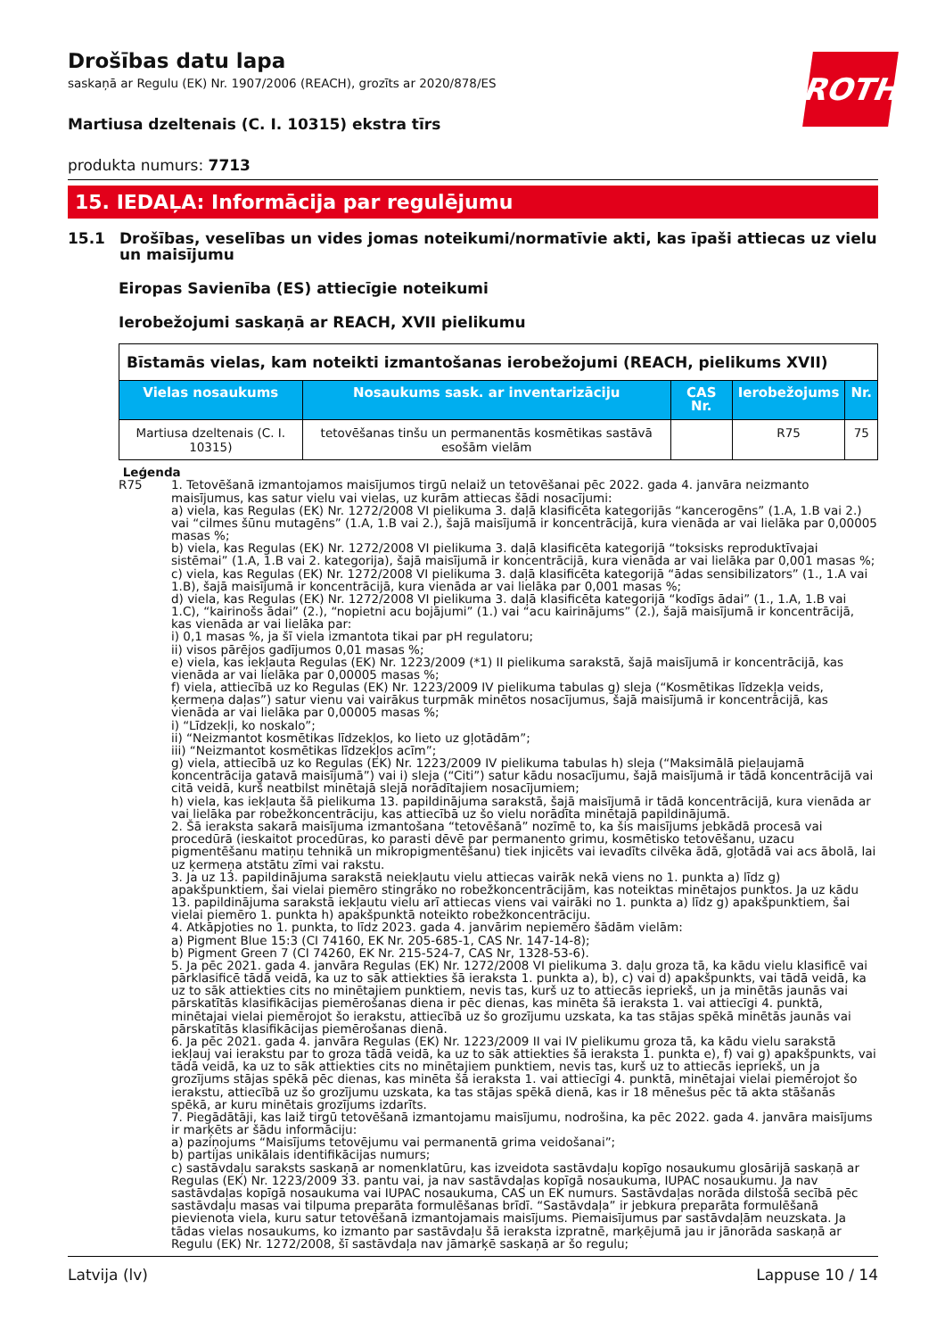ROTH
Drošības datu lapa
saskaņā ar Regulu (EK) Nr. 1907/2006 (REACH), grozīts ar 2020/878/ES
Martiusa dzeltenais (C. I. 10315) ekstra tīrs
produkta numurs: 7713
15. IEDAĻA: Informācija par regulējumu
15.1 Drošības, veselības un vides jomas noteikumi/normatīvie akti, kas īpaši attiecas uz vielu un maisījumu
Eiropas Savienība (ES) attiecīgie noteikumi
Ierobežojumi saskaņā ar REACH, XVII pielikumu
| Bīstamās vielas, kam noteikti izmantošanas ierobežojumi (REACH, pielikums XVII) | | | | |
| --- | --- | --- | --- | --- |
| Vielas nosaukums | Nosaukums sask. ar inventarizāciju | CAS Nr. | Ierobežojums | Nr. |
| Martiusa dzeltenais (C. I. 10315) | tetovēšanas tinšu un permanentās kosmētikas sastāvā esošām vielām | | R75 | 75 |
Leģenda
R75 1. Tetovēšanā izmantojamos maisījumos tirgū nelaiž un tetovēšanai pēc 2022. gada 4. janvāra neizmanto maisījumus, kas satur vielu vai vielas, uz kurām attiecas šādi nosacījumi:
a) viela, kas Regulas (EK) Nr. 1272/2008 VI pielikuma 3. daļā klasificēta kategorijās “kancerogēns” (1.A, 1.B vai 2.) vai “cilmes šūnu mutagēns” (1.A, 1.B vai 2.), šajā maisījumā ir koncentrācijā, kura vienāda ar vai lielāka par 0,00005 masas %;
b) viela, kas Regulas (EK) Nr. 1272/2008 VI pielikuma 3. daļā klasificēta kategorijā “toksisks reproduktīvajai sistēmai” (1.A, 1.B vai 2. kategorija), šajā maisījumā ir koncentrācijā, kura vienāda ar vai lielāka par 0,001 masas %;
c) viela, kas Regulas (EK) Nr. 1272/2008 VI pielikuma 3. daļā klasificēta kategorijā “ādas sensibilizators” (1., 1.A vai 1.B), šajā maisījumā ir koncentrācijā, kura vienāda ar vai lielāka par 0,001 masas %;
d) viela, kas Regulas (EK) Nr. 1272/2008 VI pielikuma 3. daļā klasificēta kategorijā “kodīgs ādai” (1., 1.A, 1.B vai 1.C), “kairinošs ādai” (2.), “nopietni acu bojājumi” (1.) vai “acu kairinājums” (2.), šajā maisījumā ir koncentrācijā, kas vienāda ar vai lielāka par:
i) 0,1 masas %, ja šī viela izmantota tikai par pH regulatoru;
ii) visos pārējos gadījumos 0,01 masas %;
e) viela, kas iekļauta Regulas (EK) Nr. 1223/2009 (*1) II pielikuma sarakstā, šajā maisījumā ir koncentrācijā, kas vienāda ar vai lielāka par 0,00005 masas %;
f) viela, attiecībā uz ko Regulas (EK) Nr. 1223/2009 IV pielikuma tabulas g) sleja (“Kosmētikas līdzekļa veids, ķermeņa daļas”) satur vienu vai vairākus turpmāk minētos nosacījumus, šajā maisījumā ir koncentrācijā, kas vienāda ar vai lielāka par 0,00005 masas %;
i) “Līdzekļi, ko noskalo”;
ii) “Neizmantot kosmētikas līdzekļos, ko lieto uz gļotādām”;
iii) “Neizmantot kosmētikas līdzekļos acīm”;
g) viela, attiecībā uz ko Regulas (EK) Nr. 1223/2009 IV pielikuma tabulas h) sleja (“Maksimālā pieļaujamā koncentrācija gatavā maisījumā”) vai i) sleja (“Citi”) satur kādu nosacījumu, šajā maisījumā ir tādā koncentrācijā vai citā veidā, kurš neatbilst minētajā slejā norādītajiem nosacījumiem;
h) viela, kas iekļauta šā pielikuma 13. papildinājuma sarakstā, šajā maisījumā ir tādā koncentrācijā, kura vienāda ar vai lielāka par robežkoncentrāciju, kas attiecībā uz šo vielu norādīta minētajā papildinājumā.
2. Šā ieraksta sakarā maisījuma izmantošana “tetovēšanā” nozīmē to, ka šis maisījums jebkādā procesā vai procedūrā (ieskaitot procedūras, ko parasti dēvē par permanento grimu, kosmētisko tetovēšanu, uzacu pigmentēšanu matiņu tehnikā un mikropigmentēšanu) tiek injicēts vai ievadīts cilvēka ādā, gļotādā vai acs ābolā, lai uz ķermeņa atstātu zīmi vai rakstu.
3. Ja uz 13. papildinājuma sarakstā neiekļautu vielu attiecas vairāk nekā viens no 1. punkta a) līdz g) apakšpunktiem, šai vielai piemēro stingrāko no robežkoncentrācijām, kas noteiktas minētajos punktos. Ja uz kādu 13. papildinājuma sarakstā iekļautu vielu arī attiecas viens vai vairāki no 1. punkta a) līdz g) apakšpunktiem, šai vielai piemēro 1. punkta h) apakšpunktā noteikto robežkoncentrāciju.
4. Atkāpjoties no 1. punkta, to līdz 2023. gada 4. janvārim nepiemēro šādām vielām:
a) Pigment Blue 15:3 (CI 74160, EK Nr. 205-685-1, CAS Nr. 147-14-8);
b) Pigment Green 7 (CI 74260, EK Nr. 215-524-7, CAS Nr, 1328-53-6).
5. Ja pēc 2021. gada 4. janvāra Regulas (EK) Nr. 1272/2008 VI pielikuma 3. daļu groza tā, ka kādu vielu klasificē vai pārklasificē tādā veidā, ka uz to sāk attiekties šā ieraksta 1. punkta a), b), c) vai d) apakšpunkts, vai tādā veidā, ka uz to sāk attiekties cits no minētajiem punktiem, nevis tas, kurš uz to attiecās iepriekš, un ja minētās jaunās vai pārskatītās klasifikācijas piemērošanas diena ir pēc dienas, kas minēta šā ieraksta 1. vai attiecīgi 4. punktā, minētajai vielai piemērojot šo ierakstu, attiecībā uz šo grozījumu uzskata, ka tas stājas spēkā minētās jaunās vai pārskatītās klasifikācijas piemērošanas dienā.
6. Ja pēc 2021. gada 4. janvāra Regulas (EK) Nr. 1223/2009 II vai IV pielikumu groza tā, ka kādu vielu sarakstā iekļauj vai ierakstu par to groza tādā veidā, ka uz to sāk attiekties šā ieraksta 1. punkta e), f) vai g) apakšpunkts, vai tādā veidā, ka uz to sāk attiekties cits no minētajiem punktiem, nevis tas, kurš uz to attiecās iepriekš, un ja grozījums stājas spēkā pēc dienas, kas minēta šā ieraksta 1. vai attiecīgi 4. punktā, minētajai vielai piemērojot šo ierakstu, attiecībā uz šo grozījumu uzskata, ka tas stājas spēkā dienā, kas ir 18 mēnešus pēc tā akta stāšanās spēkā, ar kuru minētais grozījums izdarīts.
7. Piegādātāji, kas laiž tirgū tetovēšanā izmantojamu maisījumu, nodrošina, ka pēc 2022. gada 4. janvāra maisījums ir marķēts ar šādu informāciju:
a) paziņojums “Maisījums tetovējumu vai permanentā grima veidošanai”;
b) partijas unikālais identifikācijas numurs;
c) sastāvdaļu saraksts saskaņā ar nomenklatūru, kas izveidota sastāvdaļu kopīgo nosaukumu glosārijā saskaņā ar Regulas (EK) Nr. 1223/2009 33. pantu vai, ja nav sastāvdaļas kopīgā nosaukuma, IUPAC nosaukumu. Ja nav sastāvdaļas kopīgā nosaukuma vai IUPAC nosaukuma, CAS un EK numurs. Sastāvdaļas norāda dilstošā secībā pēc sastāvdaļu masas vai tilpuma preparāta formulēšanas brīdī. “Sastāvdaļa” ir jebkura preparāta formulēšanā pievienota viela, kuru satur tetovēšanā izmantojamais maisījums. Piemaisījumus par sastāvdaļām neuzskata. Ja tādas vielas nosaukums, ko izmanto par sastāvdaļu šā ieraksta izpratnē, marķējumā jau ir jānorāda saskaņā ar Regulu (EK) Nr. 1272/2008, šī sastāvdaļa nav jāmarķē saskaņā ar šo regulu;
Latvija (lv) Lappuse 10 / 14